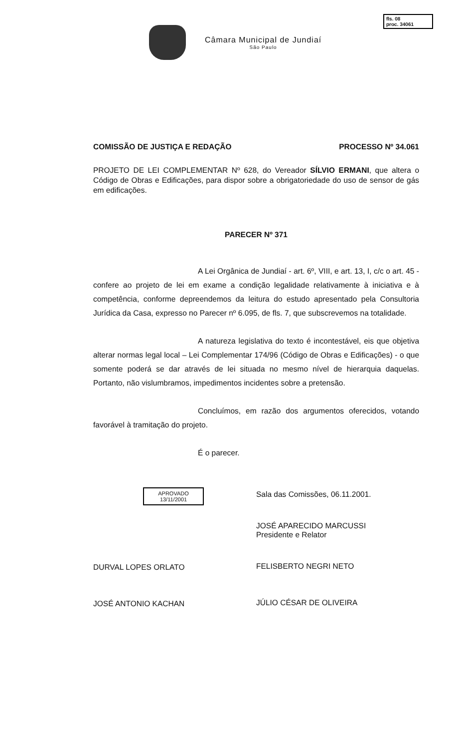Câmara Municipal de Jundiaí
São Paulo
fls. 08
proc. 34061
COMISSÃO DE JUSTIÇA E REDAÇÃO PROCESSO Nº 34.061
PROJETO DE LEI COMPLEMENTAR Nº 628, do Vereador SÍLVIO ERMANI, que altera o Código de Obras e Edificações, para dispor sobre a obrigatoriedade do uso de sensor de gás em edificações.
PARECER Nº 371
A Lei Orgânica de Jundiaí - art. 6º, VIII, e art. 13, I, c/c o art. 45 - confere ao projeto de lei em exame a condição legalidade relativamente à iniciativa e à competência, conforme depreendemos da leitura do estudo apresentado pela Consultoria Jurídica da Casa, expresso no Parecer nº 6.095, de fls. 7, que subscrevemos na totalidade.
A natureza legislativa do texto é incontestável, eis que objetiva alterar normas legal local – Lei Complementar 174/96 (Código de Obras e Edificações) - o que somente poderá se dar através de lei situada no mesmo nível de hierarquia daquelas. Portanto, não vislumbramos, impedimentos incidentes sobre a pretensão.
Concluímos, em razão dos argumentos oferecidos, votando favorável à tramitação do projeto.
É o parecer.
APROVADO
13/11/2001
DURVAL LOPES ORLATO
JOSÉ ANTONIO KACHAN
Sala das Comissões, 06.11.2001.
JOSÉ APARECIDO MARCUSSI
Presidente e Relator
FELISBERTO NEGRI NETO
JÚLIO CÉSAR DE OLIVEIRA